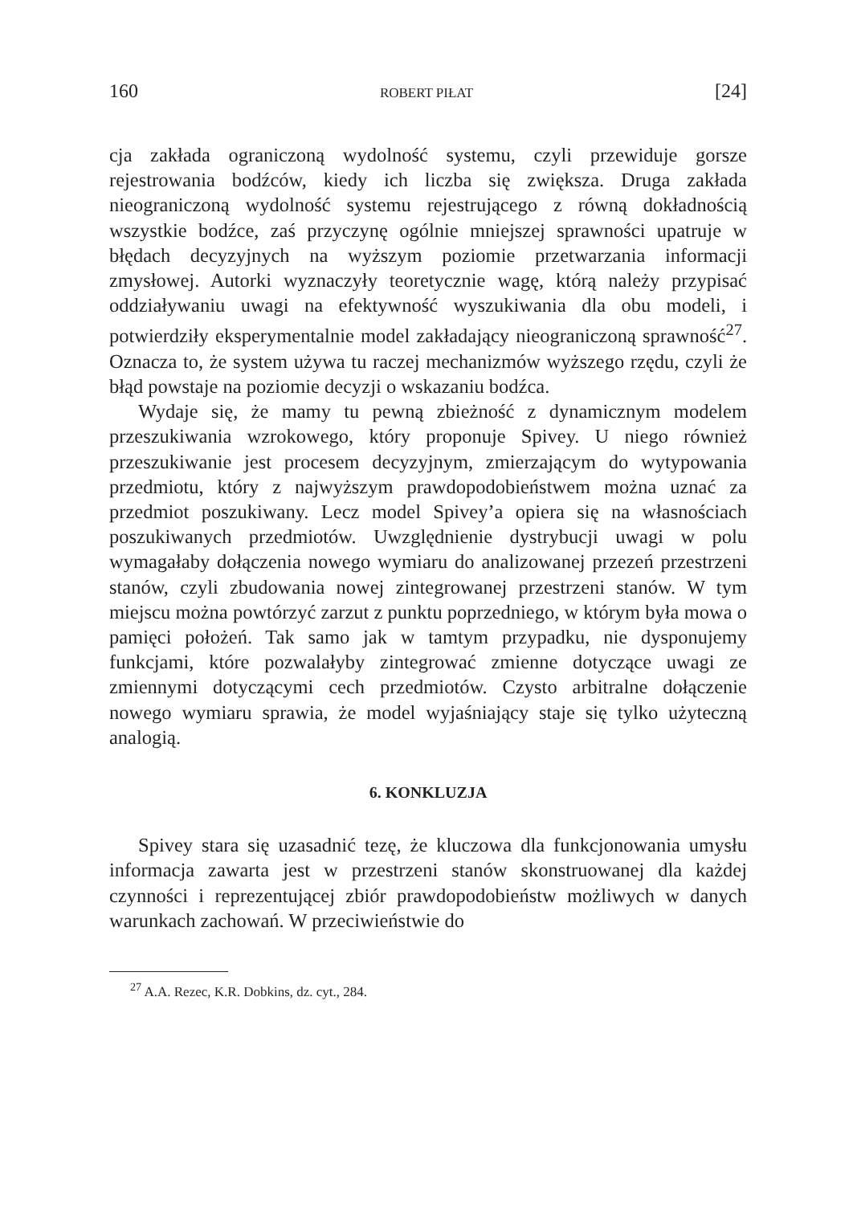160 ROBERT PIŁAT [24]
cja zakłada ograniczoną wydolność systemu, czyli przewiduje gorsze rejestrowania bodźców, kiedy ich liczba się zwiększa. Druga zakłada nieograniczoną wydolność systemu rejestrującego z równą dokładnością wszystkie bodźce, zaś przyczynę ogólnie mniejszej sprawności upatruje w błędach decyzyjnych na wyższym poziomie przetwarzania informacji zmysłowej. Autorki wyznaczyły teoretycznie wagę, którą należy przypisać oddziaływaniu uwagi na efektywność wyszukiwania dla obu modeli, i potwierdziły eksperymentalnie model zakładający nieograniczoną sprawność<sup>27</sup>. Oznacza to, że system używa tu raczej mechanizmów wyższego rzędu, czyli że błąd powstaje na poziomie decyzji o wskazaniu bodźca.
Wydaje się, że mamy tu pewną zbieżność z dynamicznym modelem przeszukiwania wzrokowego, który proponuje Spivey. U niego również przeszukiwanie jest procesem decyzyjnym, zmierzającym do wytypowania przedmiotu, który z najwyższym prawdopodobieństwem można uznać za przedmiot poszukiwany. Lecz model Spivey’a opiera się na własnościach poszukiwanych przedmiotów. Uwzględnienie dystrybucji uwagi w polu wymagałaby dołączenia nowego wymiaru do analizowanej przezeń przestrzeni stanów, czyli zbudowania nowej zintegrowanej przestrzeni stanów. W tym miejscu można powtórzyć zarzut z punktu poprzedniego, w którym była mowa o pamięci położeń. Tak samo jak w tamtym przypadku, nie dysponujemy funkcjami, które pozwalałyby zintegrować zmienne dotyczące uwagi ze zmiennymi dotyczącymi cech przedmiotów. Czysto arbitralne dołączenie nowego wymiaru sprawia, że model wyjaśniający staje się tylko użyteczną analogią.
6. KONKLUZJA
Spivey stara się uzasadnić tezę, że kluczowa dla funkcjonowania umysłu informacja zawarta jest w przestrzeni stanów skonstruowanej dla każdej czynności i reprezentującej zbiór prawdopodobieństw możliwych w danych warunkach zachowań. W przeciwieństwie do
<sup>27</sup> A.A. Rezec, K.R. Dobkins, dz. cyt., 284.